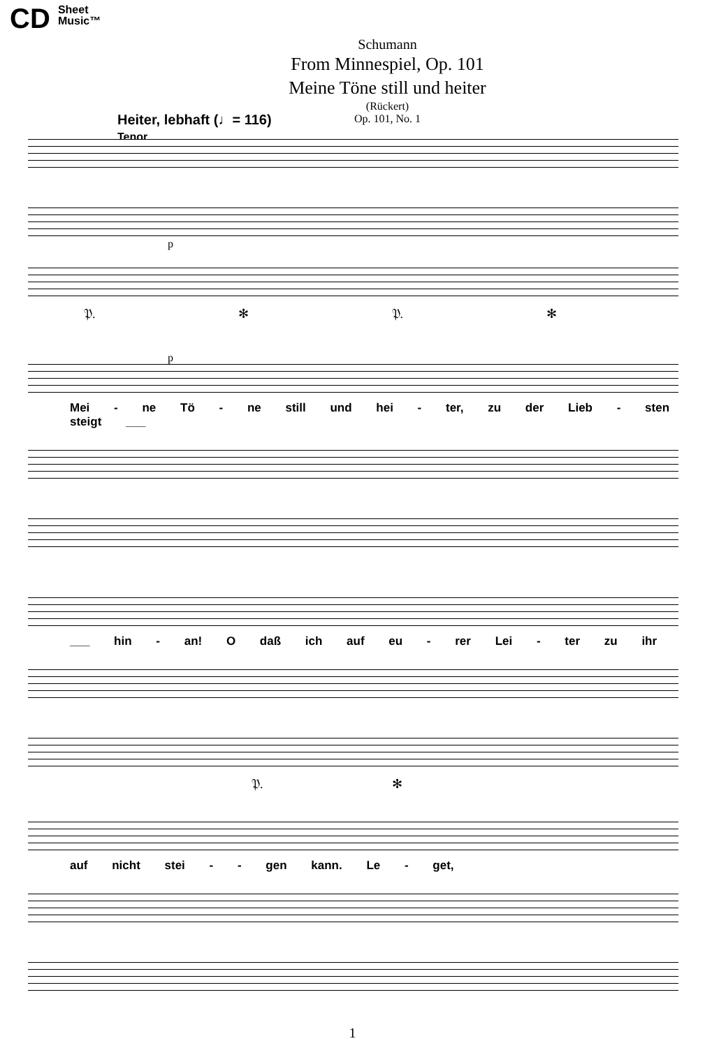CD Sheet
Music™
Schumann
From Minnespiel, Op. 101
Meine Töne still und heiter
(Rückert)
Op. 101, No. 1
Heiter, lebhaft (♩= 116)
Tenor
p
𝔓. ✻ 𝔓. ✻
p
Mei - ne Tö - ne still und hei - ter, zu der Lieb - sten steigt ___
___ hin - an! O daß ich auf eu - rer Lei - ter zu ihr
𝔓. ✻
auf nicht stei - - gen kann. Le - get,
1